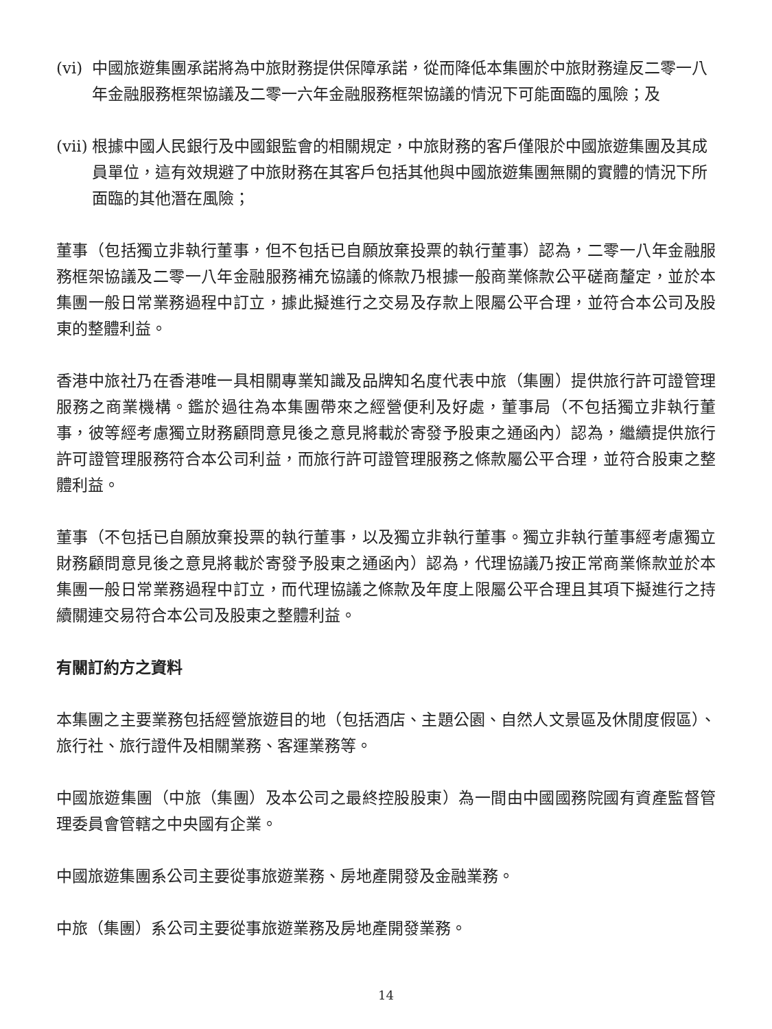(vi) 中國旅遊集團承諾將為中旅財務提供保障承諾，從而降低本集團於中旅財務違反二零一八年金融服務框架協議及二零一六年金融服務框架協議的情況下可能面臨的風險；及
(vii) 根據中國人民銀行及中國銀監會的相關規定，中旅財務的客戶僅限於中國旅遊集團及其成員單位，這有效規避了中旅財務在其客戶包括其他與中國旅遊集團無關的實體的情況下所面臨的其他潛在風險；
董事（包括獨立非執行董事，但不包括已自願放棄投票的執行董事）認為，二零一八年金融服務框架協議及二零一八年金融服務補充協議的條款乃根據一般商業條款公平磋商釐定，並於本集團一般日常業務過程中訂立，據此擬進行之交易及存款上限屬公平合理，並符合本公司及股東的整體利益。
香港中旅社乃在香港唯一具相關專業知識及品牌知名度代表中旅（集團）提供旅行許可證管理服務之商業機構。鑑於過往為本集團帶來之經營便利及好處，董事局（不包括獨立非執行董事，彼等經考慮獨立財務顧問意見後之意見將載於寄發予股東之通函內）認為，繼續提供旅行許可證管理服務符合本公司利益，而旅行許可證管理服務之條款屬公平合理，並符合股東之整體利益。
董事（不包括已自願放棄投票的執行董事，以及獨立非執行董事。獨立非執行董事經考慮獨立財務顧問意見後之意見將載於寄發予股東之通函內）認為，代理協議乃按正常商業條款並於本集團一般日常業務過程中訂立，而代理協議之條款及年度上限屬公平合理且其項下擬進行之持續關連交易符合本公司及股東之整體利益。
有關訂約方之資料
本集團之主要業務包括經營旅遊目的地（包括酒店、主題公園、自然人文景區及休閒度假區）、旅行社、旅行證件及相關業務、客運業務等。
中國旅遊集團（中旅（集團）及本公司之最終控股股東）為一間由中國國務院國有資產監督管理委員會管轄之中央國有企業。
中國旅遊集團系公司主要從事旅遊業務、房地產開發及金融業務。
中旅（集團）系公司主要從事旅遊業務及房地產開發業務。
14